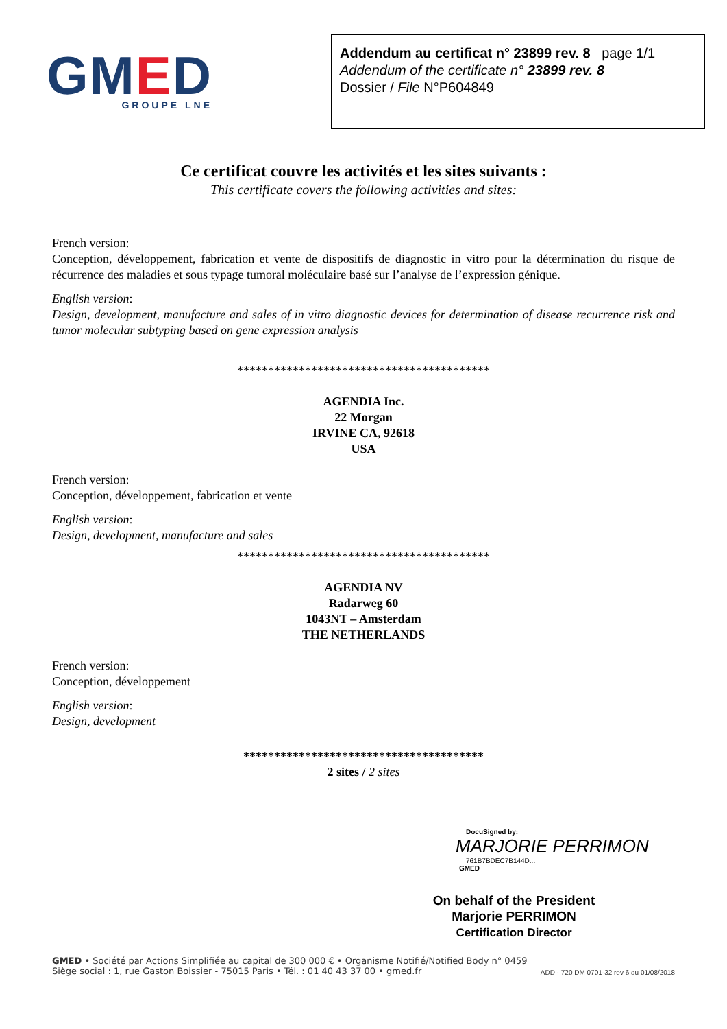GMED
GROUPE LNE
Addendum au certificat n° 23899 rev. 8 page 1/1
Addendum of the certificate n° 23899 rev. 8
Dossier / File N°P604849
Ce certificat couvre les activités et les sites suivants :
This certificate covers the following activities and sites:
French version:
Conception, développement, fabrication et vente de dispositifs de diagnostic in vitro pour la détermination du risque de récurrence des maladies et sous typage tumoral moléculaire basé sur l’analyse de l’expression génique.
English version:
Design, development, manufacture and sales of in vitro diagnostic devices for determination of disease recurrence risk and tumor molecular subtyping based on gene expression analysis
*****************************************
AGENDIA Inc.
22 Morgan
IRVINE CA, 92618
USA
French version:
Conception, développement, fabrication et vente
English version:
Design, development, manufacture and sales
*****************************************
AGENDIA NV
Radarweg 60
1043NT – Amsterdam
THE NETHERLANDS
French version:
Conception, développement
English version:
Design, development
***************************************
2 sites / 2 sites
DocuSigned by:
MARJORIE PERRIMON
761B7BDEC7B144D...
GMED
On behalf of the President
Marjorie PERRIMON
Certification Director
GMED • Société par Actions Simplifiée au capital de 300 000 € • Organisme Notifié/Notified Body n° 0459
Siège social : 1, rue Gaston Boissier - 75015 Paris • Tél. : 01 40 43 37 00 • gmed.fr
ADD - 720 DM 0701-32 rev 6 du 01/08/2018